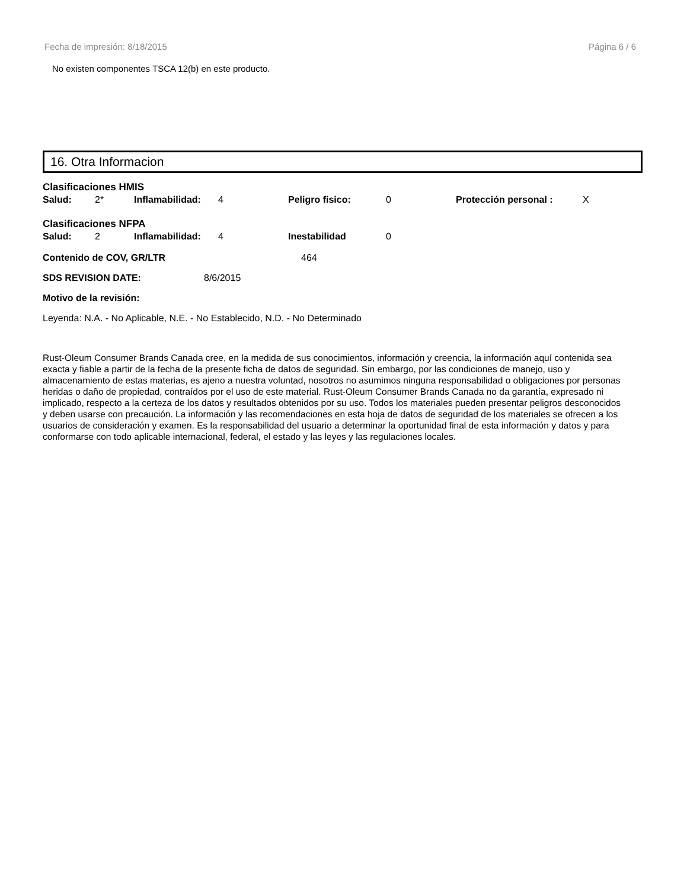Fecha de impresión: 8/18/2015 Página 6 / 6
No existen componentes TSCA 12(b) en este producto.
16. Otra Informacion
Clasificaciones HMIS
| Salud: | 2* | Inflamabilidad: | 4 | Peligro fisico: | 0 | Protección personal : | X |
Clasificaciones NFPA
| Salud: | 2 | Inflamabilidad: | 4 | Inestabilidad | 0 |
Contenido de COV, GR/LTR 464
SDS REVISION DATE: 8/6/2015
Motivo de la revisión:
Leyenda: N.A. - No Aplicable, N.E. - No Establecido, N.D. - No Determinado
Rust-Oleum Consumer Brands Canada cree, en la medida de sus conocimientos, información y creencia, la información aquí contenida sea exacta y fiable a partir de la fecha de la presente ficha de datos de seguridad. Sin embargo, por las condiciones de manejo, uso y almacenamiento de estas materias, es ajeno a nuestra voluntad, nosotros no asumimos ninguna responsabilidad o obligaciones por personas heridas o daño de propiedad, contraídos por el uso de este material. Rust-Oleum Consumer Brands Canada no da garantía, expresado ni implicado, respecto a la certeza de los datos y resultados obtenidos por su uso. Todos los materiales pueden presentar peligros desconocidos y deben usarse con precaución. La información y las recomendaciones en esta hoja de datos de seguridad de los materiales se ofrecen a los usuarios de consideración y examen. Es la responsabilidad del usuario a determinar la oportunidad final de esta información y datos y para conformarse con todo aplicable internacional, federal, el estado y las leyes y las regulaciones locales.